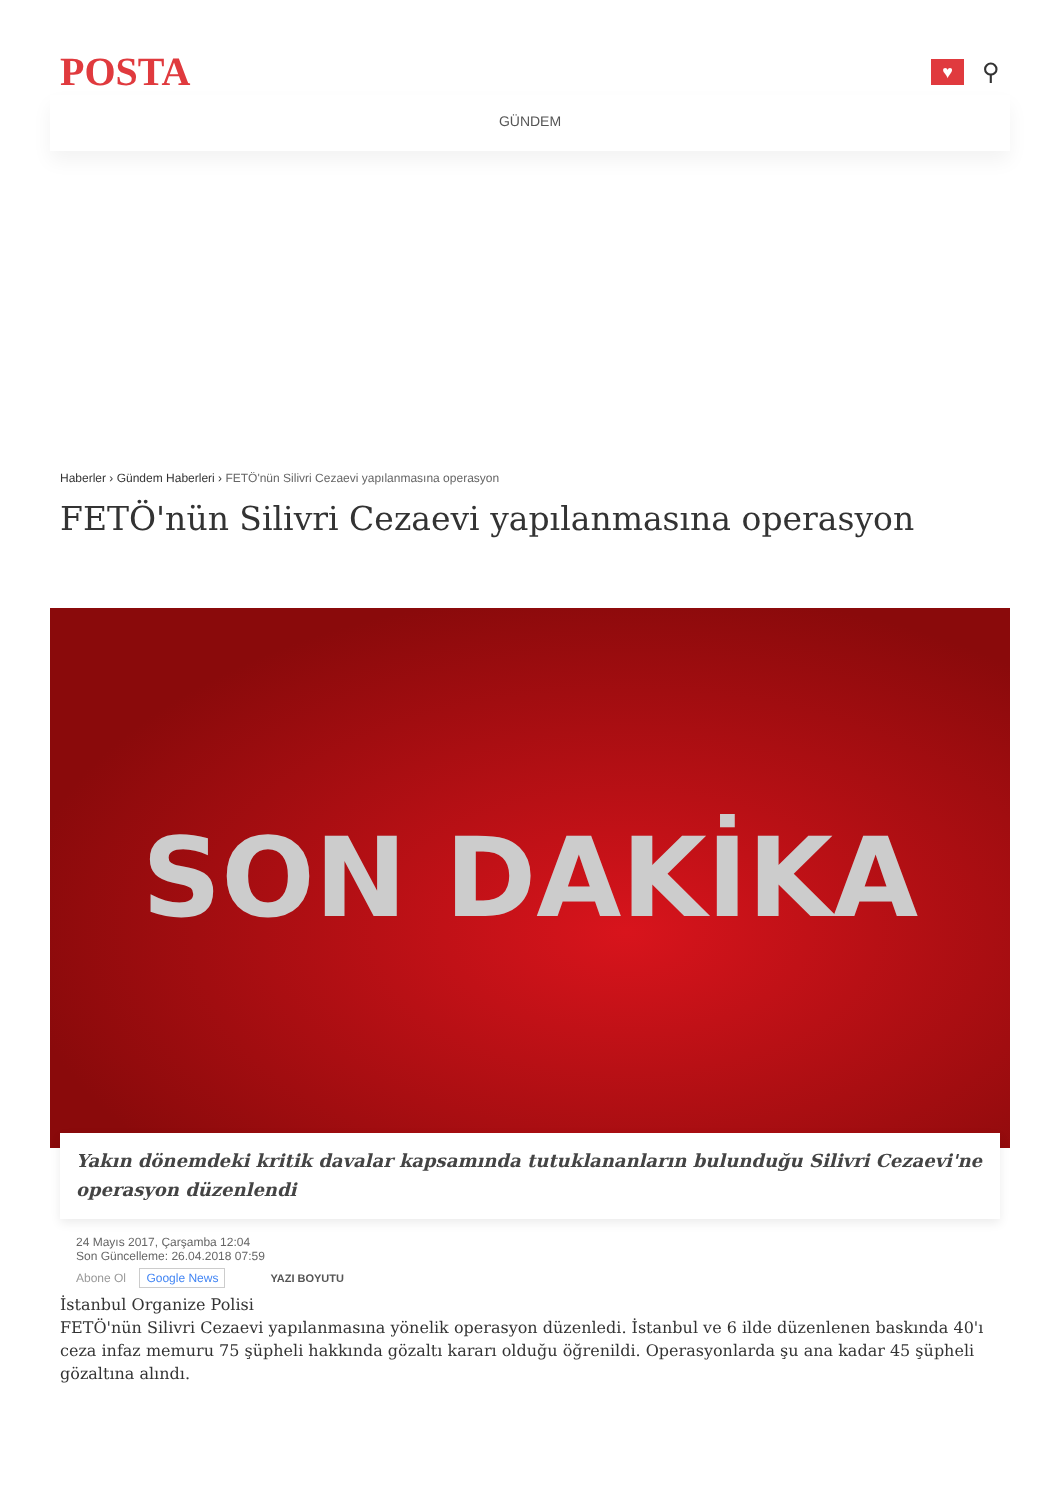POSTA
♥
⚲
GÜNDEM
Haberler › Gündem Haberleri › FETÖ'nün Silivri Cezaevi yapılanmasına operasyon
FETÖ'nün Silivri Cezaevi yapılanmasına operasyon
SON DAKİKA
Yakın dönemdeki kritik davalar kapsamında tutuklananların bulunduğu Silivri Cezaevi'ne operasyon düzenlendi
24 Mayıs 2017, Çarşamba 12:04
Son Güncelleme: 26.04.2018 07:59
Abone Ol Google News YAZI BOYUTU
İstanbul Organize Polisi
FETÖ'nün Silivri Cezaevi yapılanmasına yönelik operasyon düzenledi. İstanbul ve 6 ilde düzenlenen baskında 40'ı ceza infaz memuru 75 şüpheli hakkında gözaltı kararı olduğu öğrenildi. Operasyonlarda şu ana kadar 45 şüpheli gözaltına alındı.